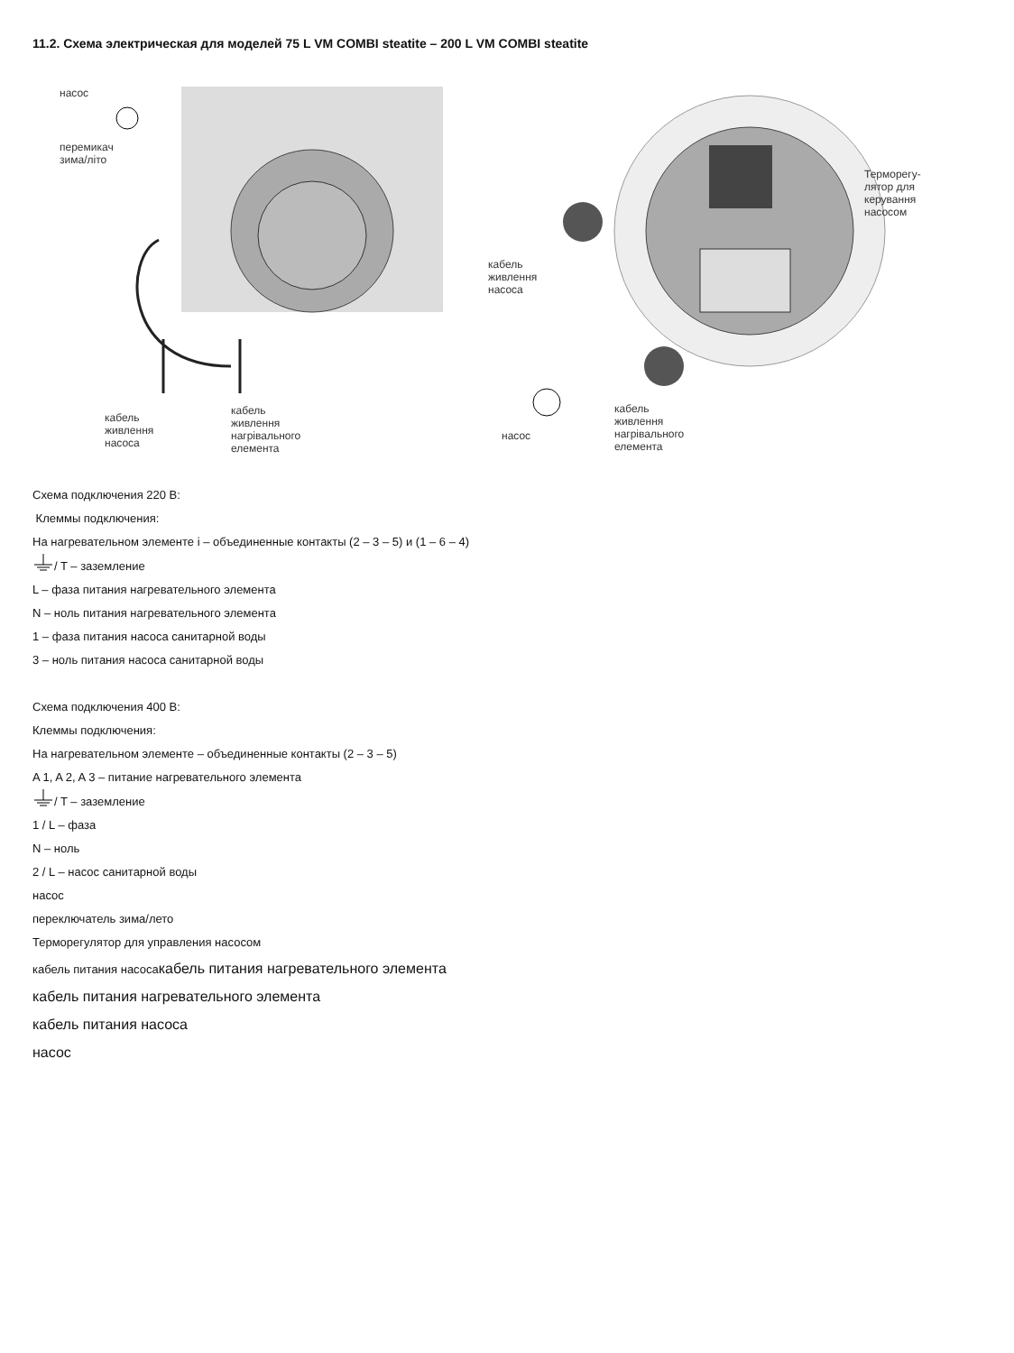11.2. Схема электрическая для моделей 75 L VM COMBI steatite – 200 L VM COMBI steatite
насос
перемикач
зима/літо
кабель
живлення
насоса
кабель
живлення
нагрівального
елемента
кабель
живлення
насоса
насос
кабель
живлення
нагрівального
елемента
Терморегу-
лятор для
керування
насосом
Схема подключения 220 В:
Клеммы подключения:
На нагревательном элементе i – объединенные контакты (2 – 3 – 5) и (1 – 6 – 4)
/ T – заземление
L – фаза питания нагревательного элемента
N – ноль питания нагревательного элемента
1 – фаза питания насоса санитарной воды
3 – ноль питания насоса санитарной воды
Схема подключения 400 В:
Клеммы подключения:
На нагревательном элементе – объединенные контакты (2 – 3 – 5)
A 1, A 2, A 3 – питание нагревательного элемента
/ T – заземление
1 / L – фаза
N – ноль
2 / L – насос санитарной воды
насос
переключатель зима/лето
Терморегулятор для управления насосом
кабель питания насосакабель питания нагревательного элемента
кабель питания нагревательного элемента
кабель питания насоса
насос